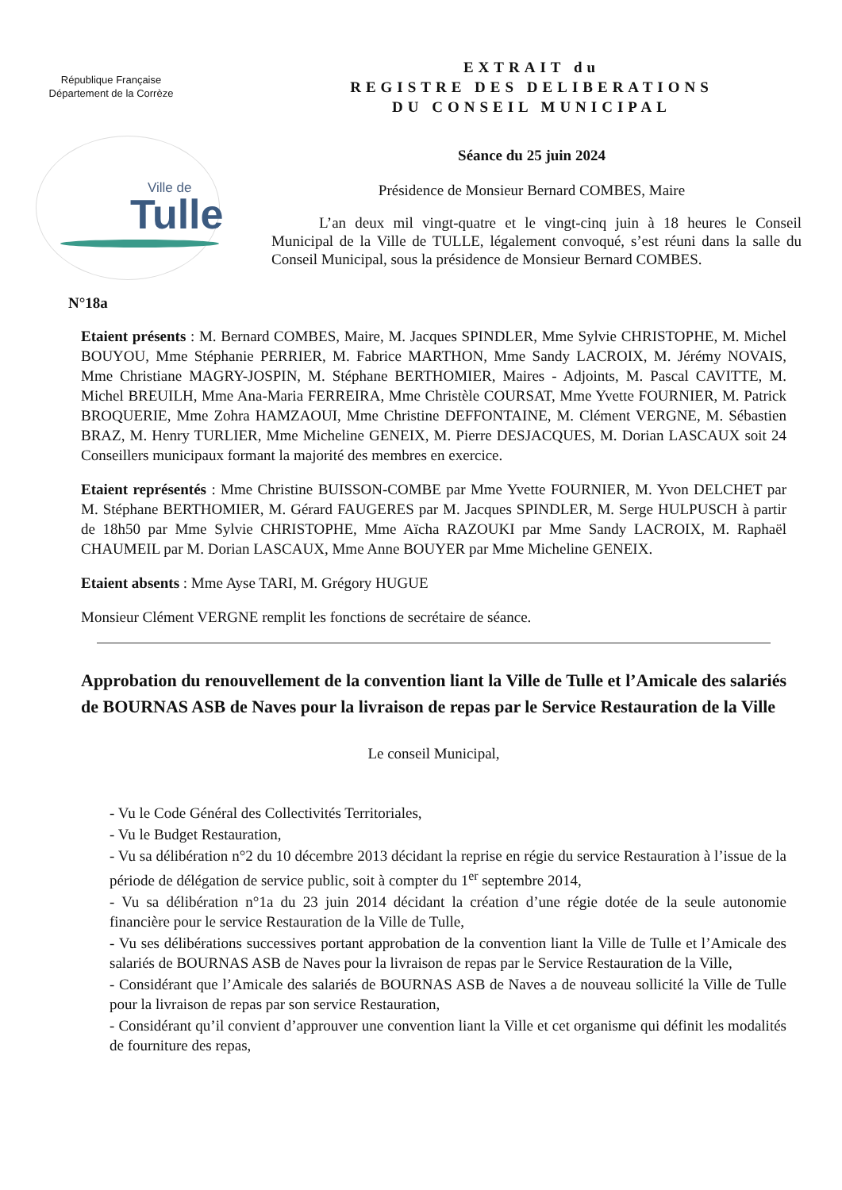République Française
Département de la Corrèze
Ville de
Tulle
EXTRAIT du
REGISTRE DES DELIBERATIONS
DU CONSEIL MUNICIPAL
Séance du 25 juin 2024
Présidence de Monsieur Bernard COMBES, Maire
L’an deux mil vingt-quatre et le vingt-cinq juin à 18 heures le Conseil Municipal de la Ville de TULLE, légalement convoqué, s’est réuni dans la salle du Conseil Municipal, sous la présidence de Monsieur Bernard COMBES.
N°18a
Etaient présents : M. Bernard COMBES, Maire, M. Jacques SPINDLER, Mme Sylvie CHRISTOPHE, M. Michel BOUYOU, Mme Stéphanie PERRIER, M. Fabrice MARTHON, Mme Sandy LACROIX, M. Jérémy NOVAIS, Mme Christiane MAGRY-JOSPIN, M. Stéphane BERTHOMIER, Maires - Adjoints, M. Pascal CAVITTE, M. Michel BREUILH, Mme Ana-Maria FERREIRA, Mme Christèle COURSAT, Mme Yvette FOURNIER, M. Patrick BROQUERIE, Mme Zohra HAMZAOUI, Mme Christine DEFFONTAINE, M. Clément VERGNE, M. Sébastien BRAZ, M. Henry TURLIER, Mme Micheline GENEIX, M. Pierre DESJACQUES, M. Dorian LASCAUX soit 24 Conseillers municipaux formant la majorité des membres en exercice.
Etaient représentés : Mme Christine BUISSON-COMBE par Mme Yvette FOURNIER, M. Yvon DELCHET par M. Stéphane BERTHOMIER, M. Gérard FAUGERES par M. Jacques SPINDLER, M. Serge HULPUSCH à partir de 18h50 par Mme Sylvie CHRISTOPHE, Mme Aïcha RAZOUKI par Mme Sandy LACROIX, M. Raphaël CHAUMEIL par M. Dorian LASCAUX, Mme Anne BOUYER par Mme Micheline GENEIX.
Etaient absents : Mme Ayse TARI, M. Grégory HUGUE
Monsieur Clément VERGNE remplit les fonctions de secrétaire de séance.
Approbation du renouvellement de la convention liant la Ville de Tulle et l’Amicale des salariés de BOURNAS ASB de Naves pour la livraison de repas par le Service Restauration de la Ville
Le conseil Municipal,
- Vu le Code Général des Collectivités Territoriales,
- Vu le Budget Restauration,
- Vu sa délibération n°2 du 10 décembre 2013 décidant la reprise en régie du service Restauration à l’issue de la période de délégation de service public, soit à compter du 1<sup>er</sup> septembre 2014,
- Vu sa délibération n°1a du 23 juin 2014 décidant la création d’une régie dotée de la seule autonomie financière pour le service Restauration de la Ville de Tulle,
- Vu ses délibérations successives portant approbation de la convention liant la Ville de Tulle et l’Amicale des salariés de BOURNAS ASB de Naves pour la livraison de repas par le Service Restauration de la Ville,
- Considérant que l’Amicale des salariés de BOURNAS ASB de Naves a de nouveau sollicité la Ville de Tulle pour la livraison de repas par son service Restauration,
- Considérant qu’il convient d’approuver une convention liant la Ville et cet organisme qui définit les modalités de fourniture des repas,